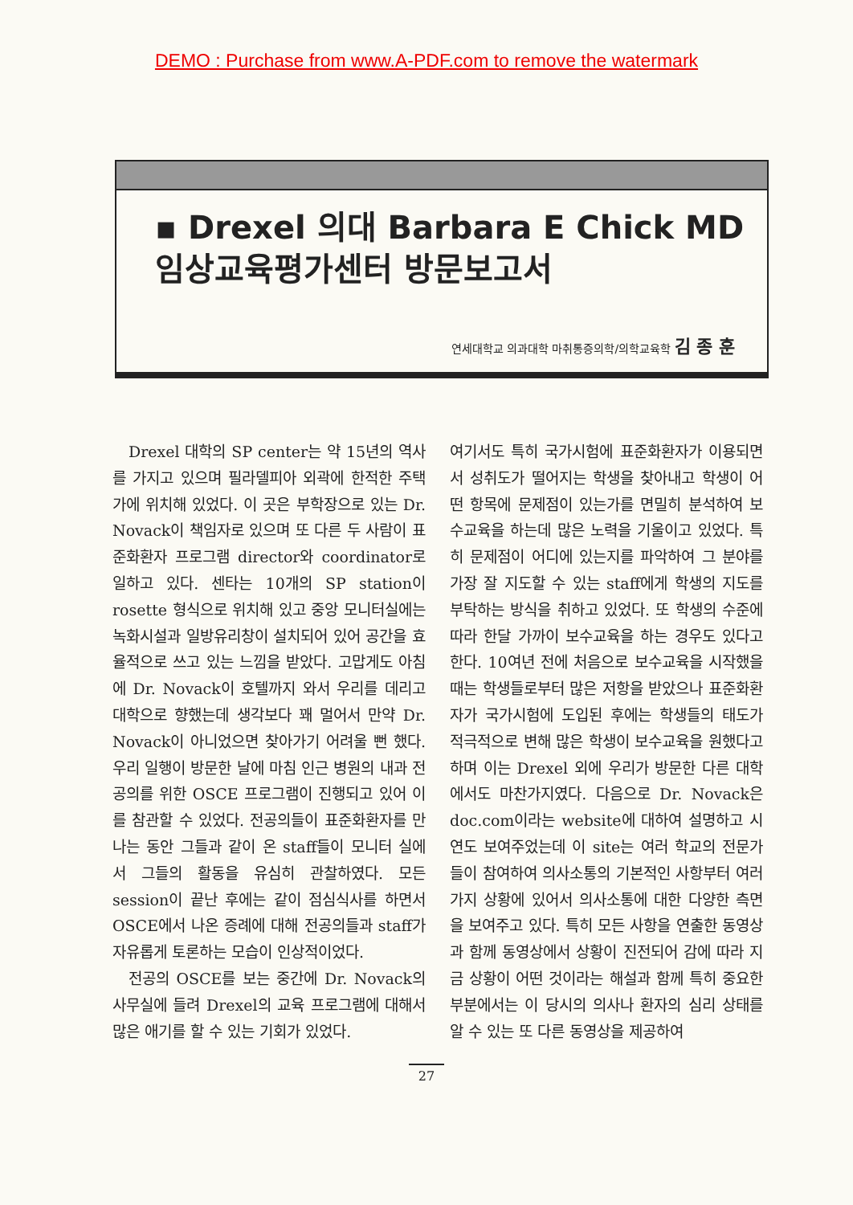DEMO : Purchase from www.A-PDF.com to remove the watermark
▪ Drexel 의대 Barbara E Chick MD
임상교육평가센터 방문보고서
연세대학교 의과대학 마취통증의학/의학교육학 김 종 훈
Drexel 대학의 SP center는 약 15년의 역사를 가지고 있으며 필라델피아 외곽에 한적한 주택가에 위치해 있었다. 이 곳은 부학장으로 있는 Dr. Novack이 책임자로 있으며 또 다른 두 사람이 표준화환자 프로그램 director와 coordinator로 일하고 있다. 센타는 10개의 SP station이 rosette 형식으로 위치해 있고 중앙 모니터실에는 녹화시설과 일방유리창이 설치되어 있어 공간을 효율적으로 쓰고 있는 느낌을 받았다. 고맙게도 아침에 Dr. Novack이 호텔까지 와서 우리를 데리고 대학으로 향했는데 생각보다 꽤 멀어서 만약 Dr. Novack이 아니었으면 찾아가기 어려울 뻔 했다. 우리 일행이 방문한 날에 마침 인근 병원의 내과 전공의를 위한 OSCE 프로그램이 진행되고 있어 이를 참관할 수 있었다. 전공의들이 표준화환자를 만나는 동안 그들과 같이 온 staff들이 모니터 실에서 그들의 활동을 유심히 관찰하였다. 모든 session이 끝난 후에는 같이 점심식사를 하면서 OSCE에서 나온 증례에 대해 전공의들과 staff가 자유롭게 토론하는 모습이 인상적이었다.
전공의 OSCE를 보는 중간에 Dr. Novack의 사무실에 들려 Drexel의 교육 프로그램에 대해서 많은 애기를 할 수 있는 기회가 있었다.
여기서도 특히 국가시험에 표준화환자가 이용되면서 성취도가 떨어지는 학생을 찾아내고 학생이 어떤 항목에 문제점이 있는가를 면밀히 분석하여 보수교육을 하는데 많은 노력을 기울이고 있었다. 특히 문제점이 어디에 있는지를 파악하여 그 분야를 가장 잘 지도할 수 있는 staff에게 학생의 지도를 부탁하는 방식을 취하고 있었다. 또 학생의 수준에 따라 한달 가까이 보수교육을 하는 경우도 있다고 한다. 10여년 전에 처음으로 보수교육을 시작했을 때는 학생들로부터 많은 저항을 받았으나 표준화환자가 국가시험에 도입된 후에는 학생들의 태도가 적극적으로 변해 많은 학생이 보수교육을 원했다고 하며 이는 Drexel 외에 우리가 방문한 다른 대학에서도 마찬가지였다. 다음으로 Dr. Novack은 doc.com이라는 website에 대하여 설명하고 시연도 보여주었는데 이 site는 여러 학교의 전문가 들이 참여하여 의사소통의 기본적인 사항부터 여러 가지 상황에 있어서 의사소통에 대한 다양한 측면을 보여주고 있다. 특히 모든 사항을 연출한 동영상과 함께 동영상에서 상황이 진전되어 감에 따라 지금 상황이 어떤 것이라는 해설과 함께 특히 중요한 부분에서는 이 당시의 의사나 환자의 심리 상태를 알 수 있는 또 다른 동영상을 제공하여
27